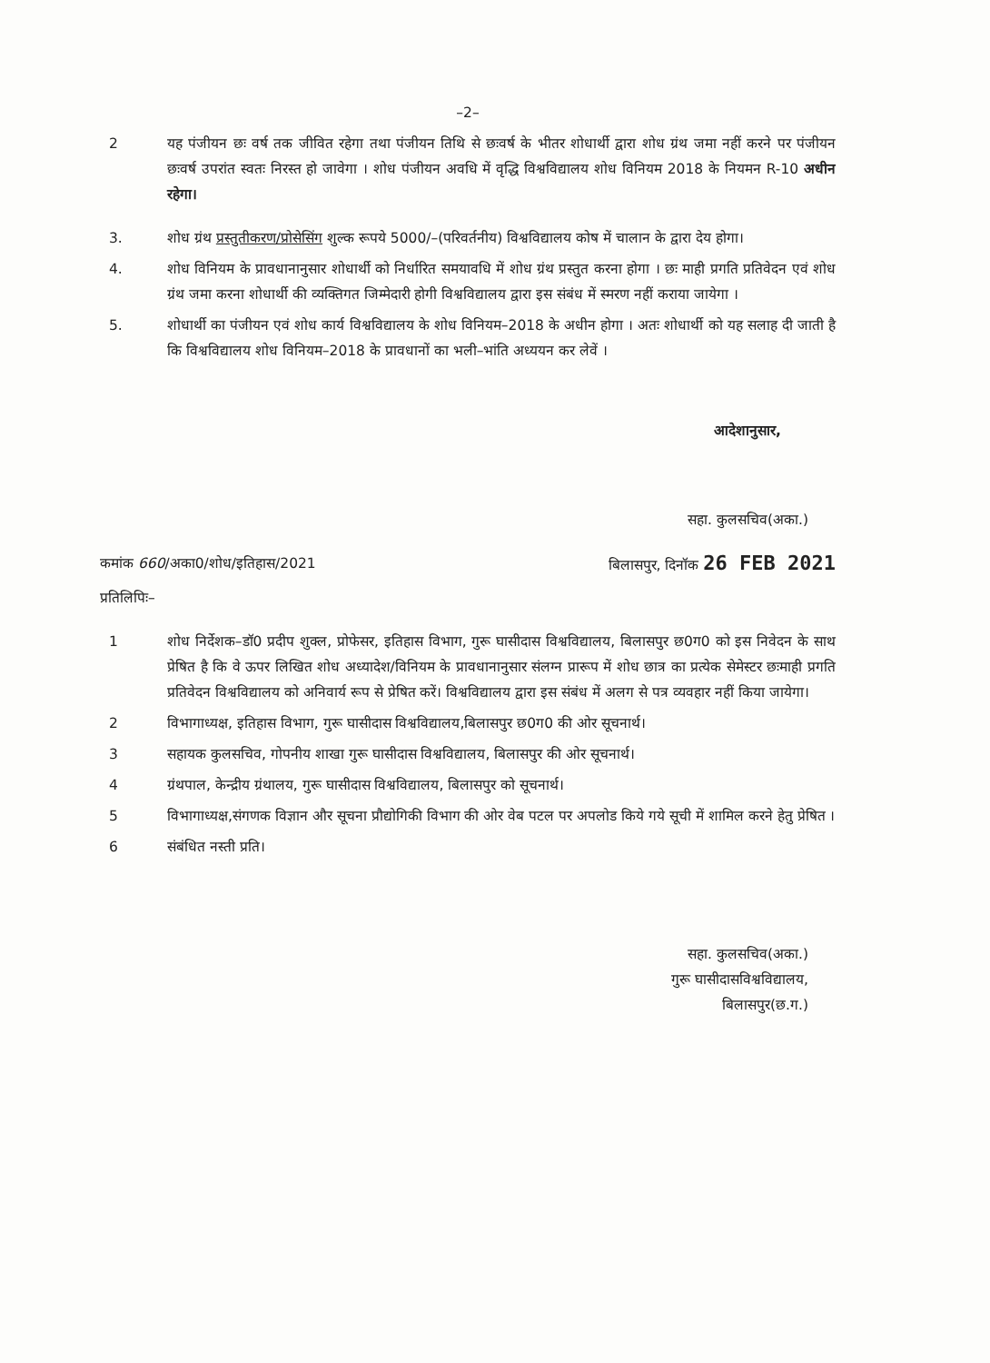–2–
2 यह पंजीयन छः वर्ष तक जीवित रहेगा तथा पंजीयन तिथि से छःवर्ष के भीतर शोधार्थी द्वारा शोध ग्रंथ जमा नहीं करने पर पंजीयन छःवर्ष उपरांत स्वतः निरस्त हो जावेगा । शोध पंजीयन अवधि में वृद्धि विश्वविद्यालय शोध विनियम 2018 के नियमन R-10 अधीन रहेगा।
3. शोध ग्रंथ प्रस्तुतीकरण/प्रोसेसिंग शुल्क रूपये 5000/–(परिवर्तनीय) विश्वविद्यालय कोष में चालान के द्वारा देय होगा।
4. शोध विनियम के प्रावधानानुसार शोधार्थी को निर्धारित समयावधि में शोध ग्रंथ प्रस्तुत करना होगा । छः माही प्रगति प्रतिवेदन एवं शोध ग्रंथ जमा करना शोधार्थी की व्यक्तिगत जिम्मेदारी होगी विश्वविद्यालय द्वारा इस संबंध में स्मरण नहीं कराया जायेगा ।
5. शोधार्थी का पंजीयन एवं शोध कार्य विश्वविद्यालय के शोध विनियम–2018 के अधीन होगा । अतः शोधार्थी को यह सलाह दी जाती है कि विश्वविद्यालय शोध विनियम–2018 के प्रावधानों का भली–भांति अध्ययन कर लेवें ।
आदेशानुसार,
सहा. कुलसचिव(अका.)
कमांक 660/अका0/शोध/इतिहास/2021 बिलासपुर, दिनॉक 26 FEB 2021
प्रतिलिपिः–
1 शोध निर्देशक–डॉ0 प्रदीप शुक्ल, प्रोफेसर, इतिहास विभाग, गुरू घासीदास विश्वविद्यालय, बिलासपुर छ0ग0 को इस निवेदन के साथ प्रेषित है कि वे ऊपर लिखित शोध अध्यादेश/विनियम के प्रावधानानुसार संलग्न प्रारूप में शोध छात्र का प्रत्येक सेमेस्टर छःमाही प्रगति प्रतिवेदन विश्वविद्यालय को अनिवार्य रूप से प्रेषित करें। विश्वविद्यालय द्वारा इस संबंध में अलग से पत्र व्यवहार नहीं किया जायेगा।
2 विभागाध्यक्ष, इतिहास विभाग, गुरू घासीदास विश्वविद्यालय,बिलासपुर छ0ग0 की ओर सूचनार्थ।
3 सहायक कुलसचिव, गोपनीय शाखा गुरू घासीदास विश्वविद्यालय, बिलासपुर की ओर सूचनार्थ।
4 ग्रंथपाल, केन्द्रीय ग्रंथालय, गुरू घासीदास विश्वविद्यालय, बिलासपुर को सूचनार्थ।
5 विभागाध्यक्ष,संगणक विज्ञान और सूचना प्रौद्योगिकी विभाग की ओर वेब पटल पर अपलोड किये गये सूची में शामिल करने हेतु प्रेषित ।
6 संबंधित नस्ती प्रति।
सहा. कुलसचिव(अका.)
गुरू घासीदासविश्वविद्यालय,
बिलासपुर(छ.ग.)